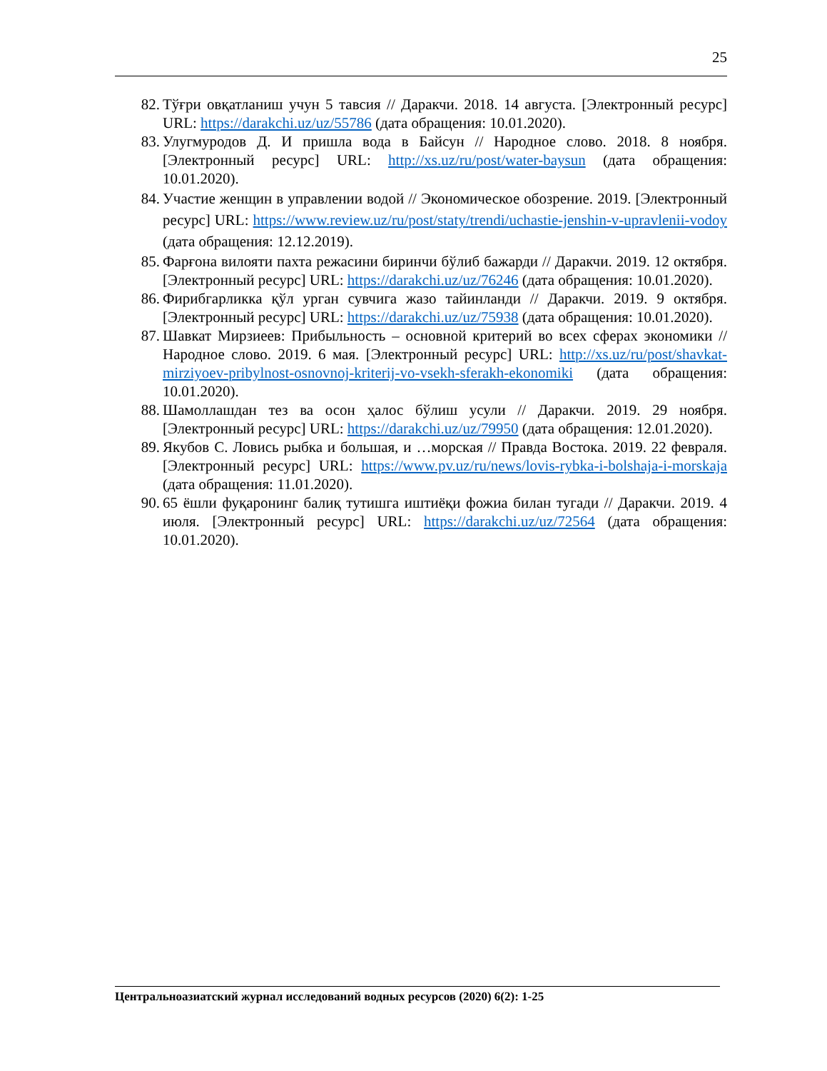25
82. Тўғри овқатланиш учун 5 тавсия // Даракчи. 2018. 14 августа. [Электронный ресурс] URL: https://darakchi.uz/uz/55786 (дата обращения: 10.01.2020).
83. Улугмуродов Д. И пришла вода в Байсун // Народное слово. 2018. 8 ноября. [Электронный ресурс] URL: http://xs.uz/ru/post/water-baysun (дата обращения: 10.01.2020).
84. Участие женщин в управлении водой // Экономическое обозрение. 2019. [Электронный ресурс] URL: https://www.review.uz/ru/post/staty/trendi/uchastie-jenshin-v-upravlenii-vodoy (дата обращения: 12.12.2019).
85. Фарғона вилояти пахта режасини биринчи бўлиб бажарди // Даракчи. 2019. 12 октября. [Электронный ресурс] URL: https://darakchi.uz/uz/76246 (дата обращения: 10.01.2020).
86. Фирибгарликка қўл урган сувчига жазо тайинланди // Даракчи. 2019. 9 октября. [Электронный ресурс] URL: https://darakchi.uz/uz/75938 (дата обращения: 10.01.2020).
87. Шавкат Мирзиеев: Прибыльность – основной критерий во всех сферах экономики // Народное слово. 2019. 6 мая. [Электронный ресурс] URL: http://xs.uz/ru/post/shavkat-mirziyoev-pribylnost-osnovnoj-kriterij-vo-vsekh-sferakh-ekonomiki (дата обращения: 10.01.2020).
88. Шамоллашдан тез ва осон ҳалос бўлиш усули // Даракчи. 2019. 29 ноября. [Электронный ресурс] URL: https://darakchi.uz/uz/79950 (дата обращения: 12.01.2020).
89. Якубов С. Ловись рыбка и большая, и …морская // Правда Востока. 2019. 22 февраля. [Электронный ресурс] URL: https://www.pv.uz/ru/news/lovis-rybka-i-bolshaja-i-morskaja (дата обращения: 11.01.2020).
90. 65 ёшли фуқаронинг балиқ тутишга иштиёқи фожиа билан тугади // Даракчи. 2019. 4 июля. [Электронный ресурс] URL: https://darakchi.uz/uz/72564 (дата обращения: 10.01.2020).
Центральноазиатский журнал исследований водных ресурсов (2020) 6(2): 1-25